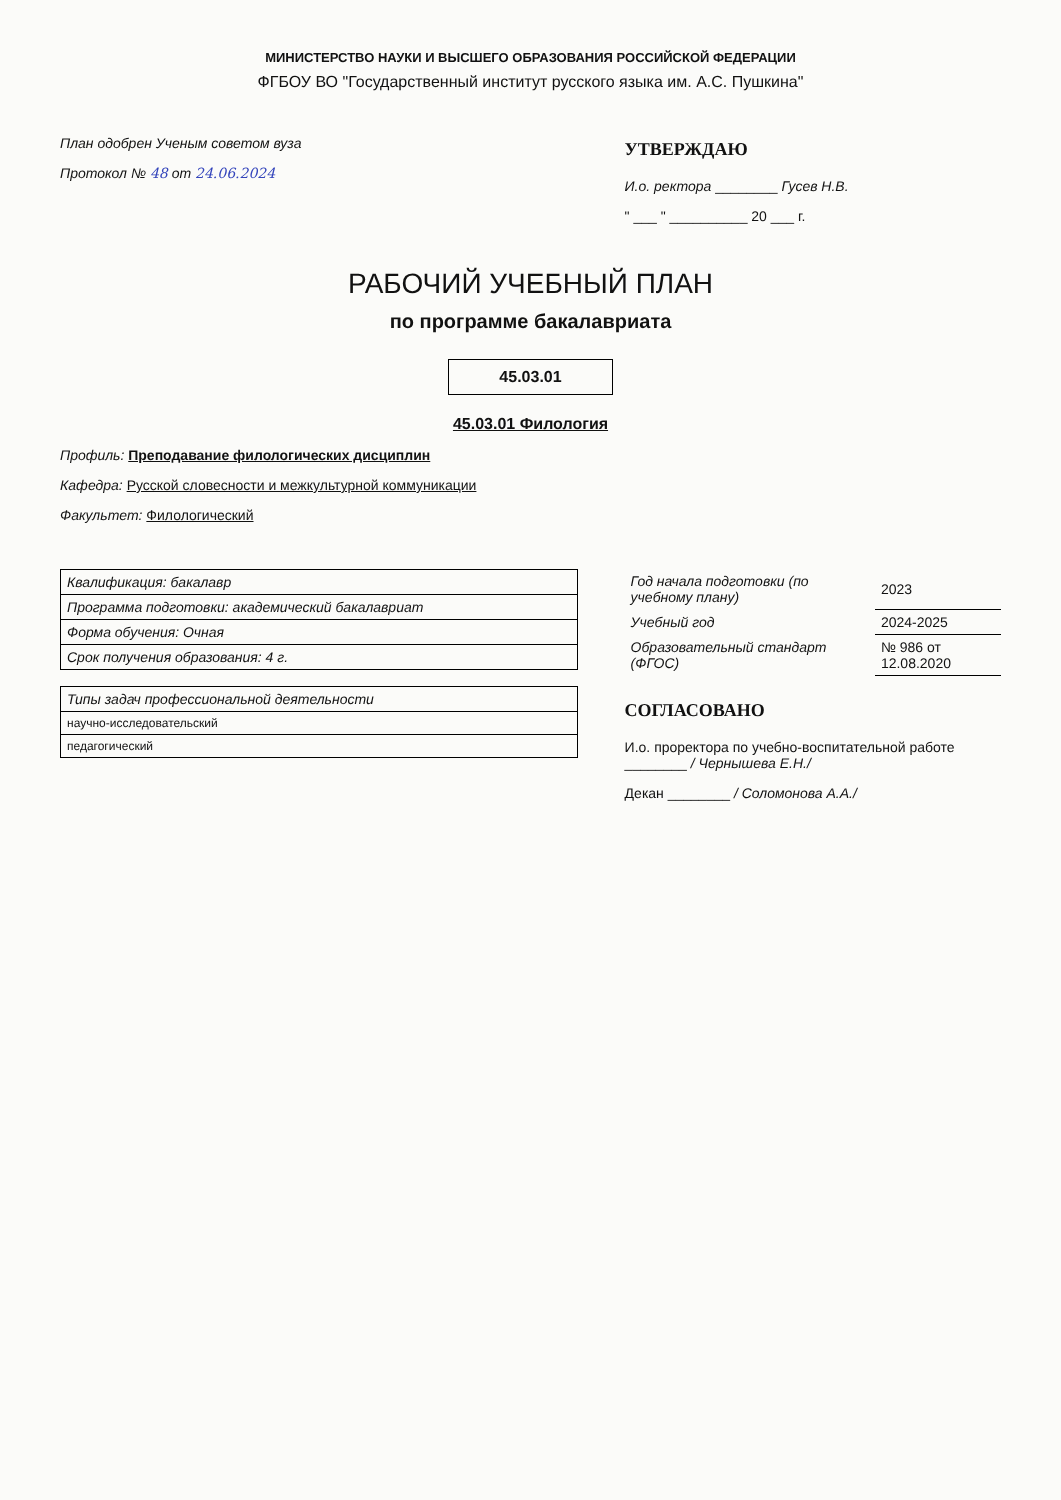МИНИСТЕРСТВО НАУКИ И ВЫСШЕГО ОБРАЗОВАНИЯ РОССИЙСКОЙ ФЕДЕРАЦИИ
ФГБОУ ВО "Государственный институт русского языка им. А.С. Пушкина"
План одобрен Ученым советом вуза
Протокол № 48 от 24.06.2024
УТВЕРЖДАЮ
И.о. ректора ________ Гусев Н.В.
" ___ " __________ 20 ___ г.
РАБОЧИЙ УЧЕБНЫЙ ПЛАН
по программе бакалавриата
45.03.01
45.03.01 Филология
Профиль: Преподавание филологических дисциплин
Кафедра: Русской словесности и межкультурной коммуникации
Факультет: Филологический
| Квалификация: бакалавр |
| Программа подготовки: академический бакалавриат |
| Форма обучения: Очная |
| Срок получения образования: 4 г. |
| Типы задач профессиональной деятельности |
| --- |
| научно-исследовательский |
| педагогический |
| Год начала подготовки (по учебному плану) | 2023 |
| Учебный год | 2024-2025 |
| Образовательный стандарт (ФГОС) | № 986 от 12.08.2020 |
СОГЛАСОВАНО
И.о. проректора по учебно-воспитательной работе ________ / Чернышева Е.Н./
Декан ________ / Соломонова А.А./